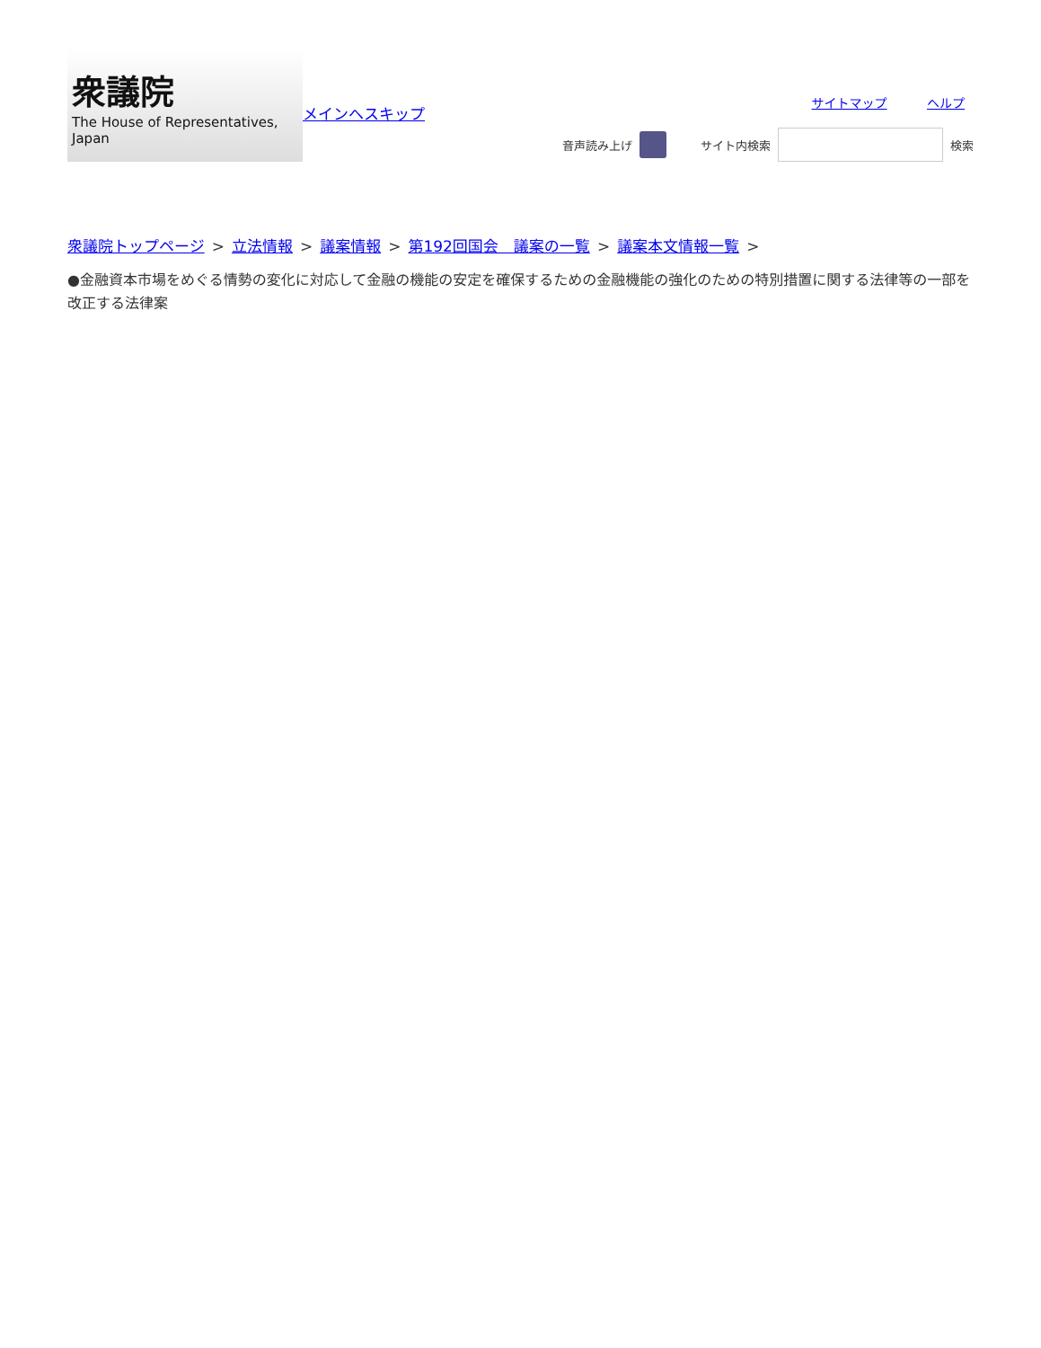衆議院
The House of Representatives, Japan
メインへスキップ
サイトマップ ヘルプ
音声読み上げ サイト内検索 検索
衆議院トップページ > 立法情報 > 議案情報 > 第192回国会　議案の一覧 > 議案本文情報一覧 >
●金融資本市場をめぐる情勢の変化に対応して金融の機能の安定を確保するための金融機能の強化のための特別措置に関する法律等の一部を改正する法律案